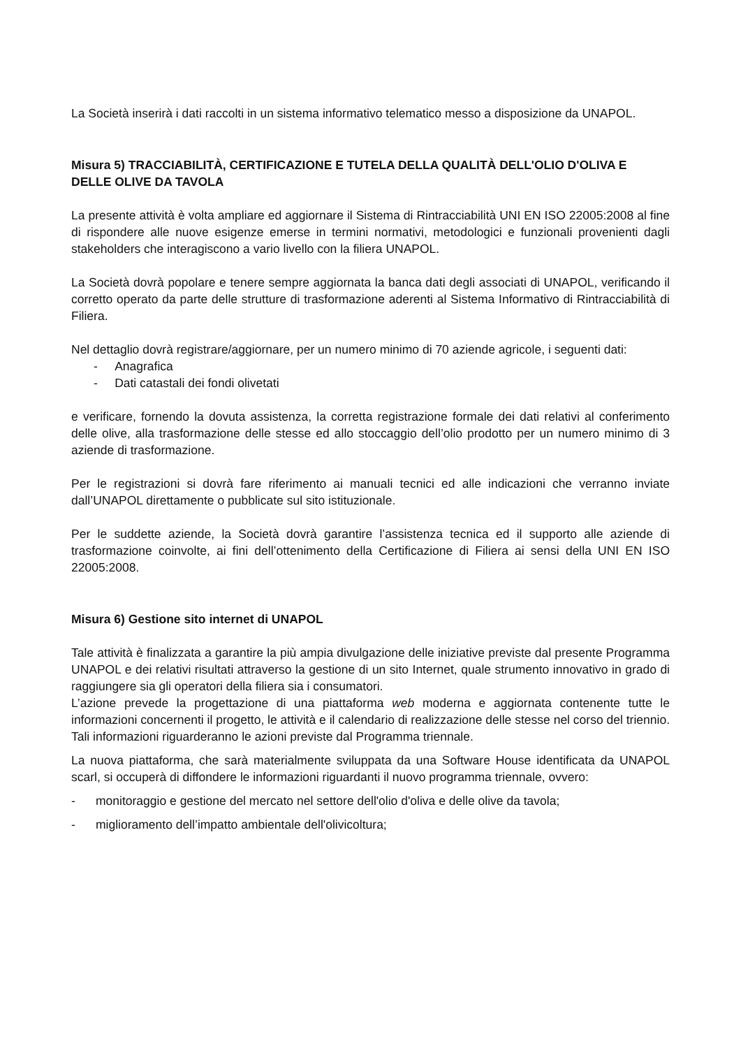La Società inserirà i dati raccolti in un sistema informativo telematico messo a disposizione da UNAPOL.
Misura 5) TRACCIABILITÀ, CERTIFICAZIONE E TUTELA DELLA QUALITÀ DELL'OLIO D'OLIVA E DELLE OLIVE DA TAVOLA
La presente attività è volta ampliare ed aggiornare il Sistema di Rintracciabilità UNI EN ISO 22005:2008 al fine di rispondere alle nuove esigenze emerse in termini normativi, metodologici e funzionali provenienti dagli stakeholders che interagiscono a vario livello con la filiera UNAPOL.
La Società dovrà popolare e tenere sempre aggiornata la banca dati degli associati di UNAPOL, verificando il corretto operato da parte delle strutture di trasformazione aderenti al Sistema Informativo di Rintracciabilità di Filiera.
Nel dettaglio dovrà registrare/aggiornare, per un numero minimo di 70 aziende agricole, i seguenti dati:
- Anagrafica
- Dati catastali dei fondi olivetati
e verificare, fornendo la dovuta assistenza, la corretta registrazione formale dei dati relativi al conferimento delle olive, alla trasformazione delle stesse ed allo stoccaggio dell’olio prodotto per un numero minimo di 3 aziende di trasformazione.
Per le registrazioni si dovrà fare riferimento ai manuali tecnici ed alle indicazioni che verranno inviate dall’UNAPOL direttamente o pubblicate sul sito istituzionale.
Per le suddette aziende, la Società dovrà garantire l’assistenza tecnica ed il supporto alle aziende di trasformazione coinvolte, ai fini dell’ottenimento della Certificazione di Filiera ai sensi della UNI EN ISO 22005:2008.
Misura 6) Gestione sito internet di UNAPOL
Tale attività è finalizzata a garantire la più ampia divulgazione delle iniziative previste dal presente Programma UNAPOL e dei relativi risultati attraverso la gestione di un sito Internet, quale strumento innovativo in grado di raggiungere sia gli operatori della filiera sia i consumatori.
L’azione prevede la progettazione di una piattaforma web moderna e aggiornata contenente tutte le informazioni concernenti il progetto, le attività e il calendario di realizzazione delle stesse nel corso del triennio. Tali informazioni riguarderanno le azioni previste dal Programma triennale.
La nuova piattaforma, che sarà materialmente sviluppata da una Software House identificata da UNAPOL scarl, si occuperà di diffondere le informazioni riguardanti il nuovo programma triennale, ovvero:
- monitoraggio e gestione del mercato nel settore dell'olio d'oliva e delle olive da tavola;
- miglioramento dell’impatto ambientale dell'olivicoltura;